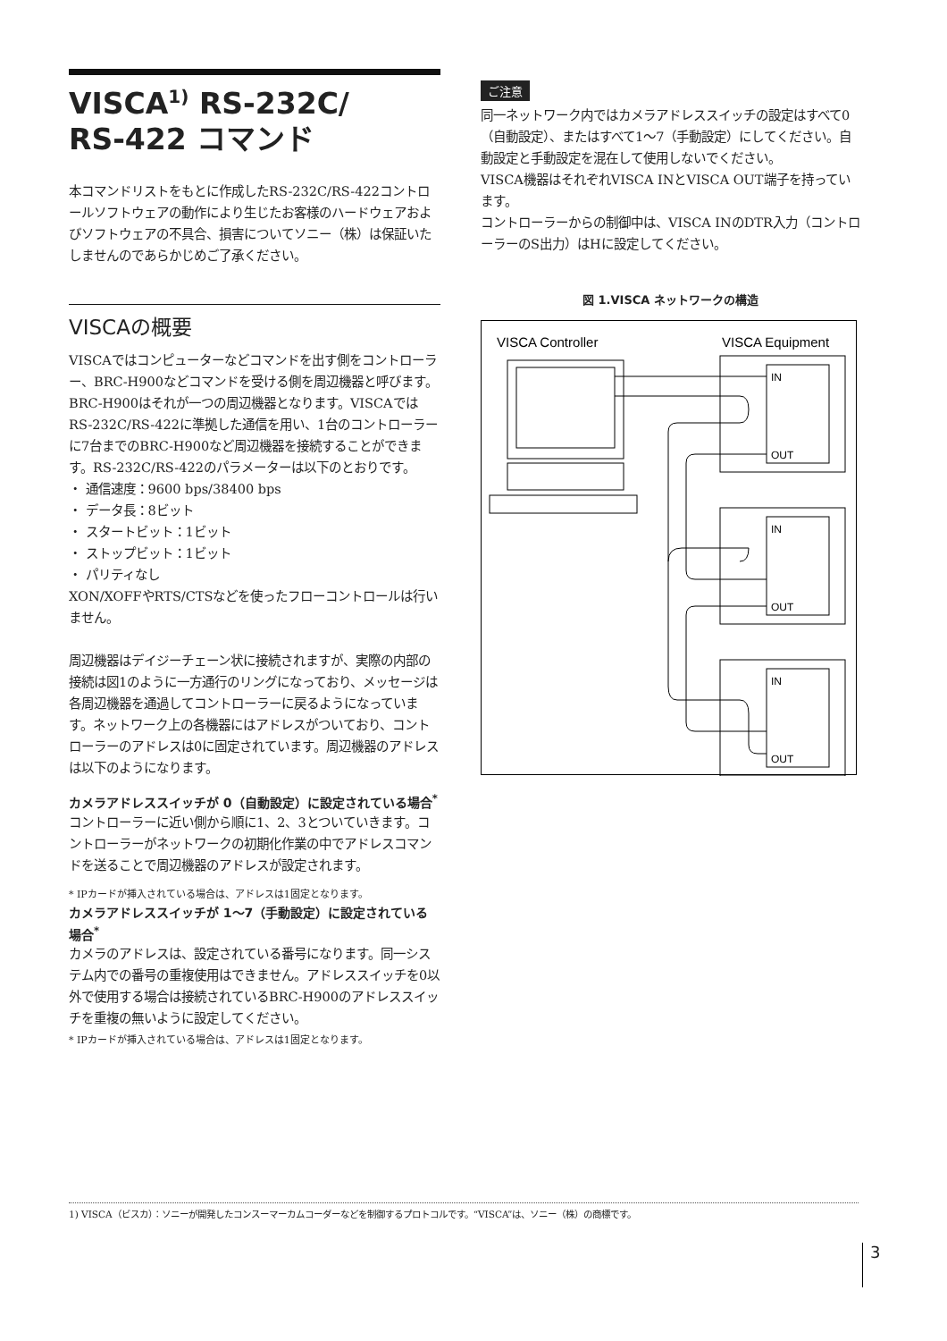VISCA<sup>1)</sup> RS-232C/
RS-422 コマンド
本コマンドリストをもとに作成したRS-232C/RS-422コントロールソフトウェアの動作により生じたお客様のハードウェアおよびソフトウェアの不具合、損害についてソニー（株）は保証いたしませんのであらかじめご了承ください。
VISCAの概要
VISCAではコンピューターなどコマンドを出す側をコントローラー、BRC-H900などコマンドを受ける側を周辺機器と呼びます。BRC-H900はそれが一つの周辺機器となります。VISCAではRS-232C/RS-422に準拠した通信を用い、1台のコントローラーに7台までのBRC-H900など周辺機器を接続することができます。RS-232C/RS-422のパラメーターは以下のとおりです。
・ 通信速度：9600 bps/38400 bps
・ データ長：8ビット
・ スタートビット：1ビット
・ ストップビット：1ビット
・ パリティなし
XON/XOFFやRTS/CTSなどを使ったフローコントロールは行いません。
周辺機器はデイジーチェーン状に接続されますが、実際の内部の接続は図1のように一方通行のリングになっており、メッセージは各周辺機器を通過してコントローラーに戻るようになっています。ネットワーク上の各機器にはアドレスがついており、コントローラーのアドレスは0に固定されています。周辺機器のアドレスは以下のようになります。
カメラアドレススイッチが 0（自動設定）に設定されている場合<sup>*</sup>
コントローラーに近い側から順に1、2、3とついていきます。コントローラーがネットワークの初期化作業の中でアドレスコマンドを送ることで周辺機器のアドレスが設定されます。
* IPカードが挿入されている場合は、アドレスは1固定となります。
カメラアドレススイッチが 1～7（手動設定）に設定されている場合<sup>*</sup>
カメラのアドレスは、設定されている番号になります。同一システム内での番号の重複使用はできません。アドレススイッチを0以外で使用する場合は接続されているBRC-H900のアドレススイッチを重複の無いように設定してください。
* IPカードが挿入されている場合は、アドレスは1固定となります。
ご注意
同一ネットワーク内ではカメラアドレススイッチの設定はすべて0（自動設定）、またはすべて1～7（手動設定）にしてください。自動設定と手動設定を混在して使用しないでください。
VISCA機器はそれぞれVISCA INとVISCA OUT端子を持っています。
コントローラーからの制御中は、VISCA INのDTR入力（コントローラーのS出力）はHに設定してください。
図 1.VISCA ネットワークの構造
VISCA Controller
VISCA Equipment
IN
OUT
IN
OUT
IN
OUT
1) VISCA（ビスカ）：ソニーが開発したコンスーマーカムコーダーなどを制御するプロトコルです。“VISCA”は、ソニー（株）の商標です。
3